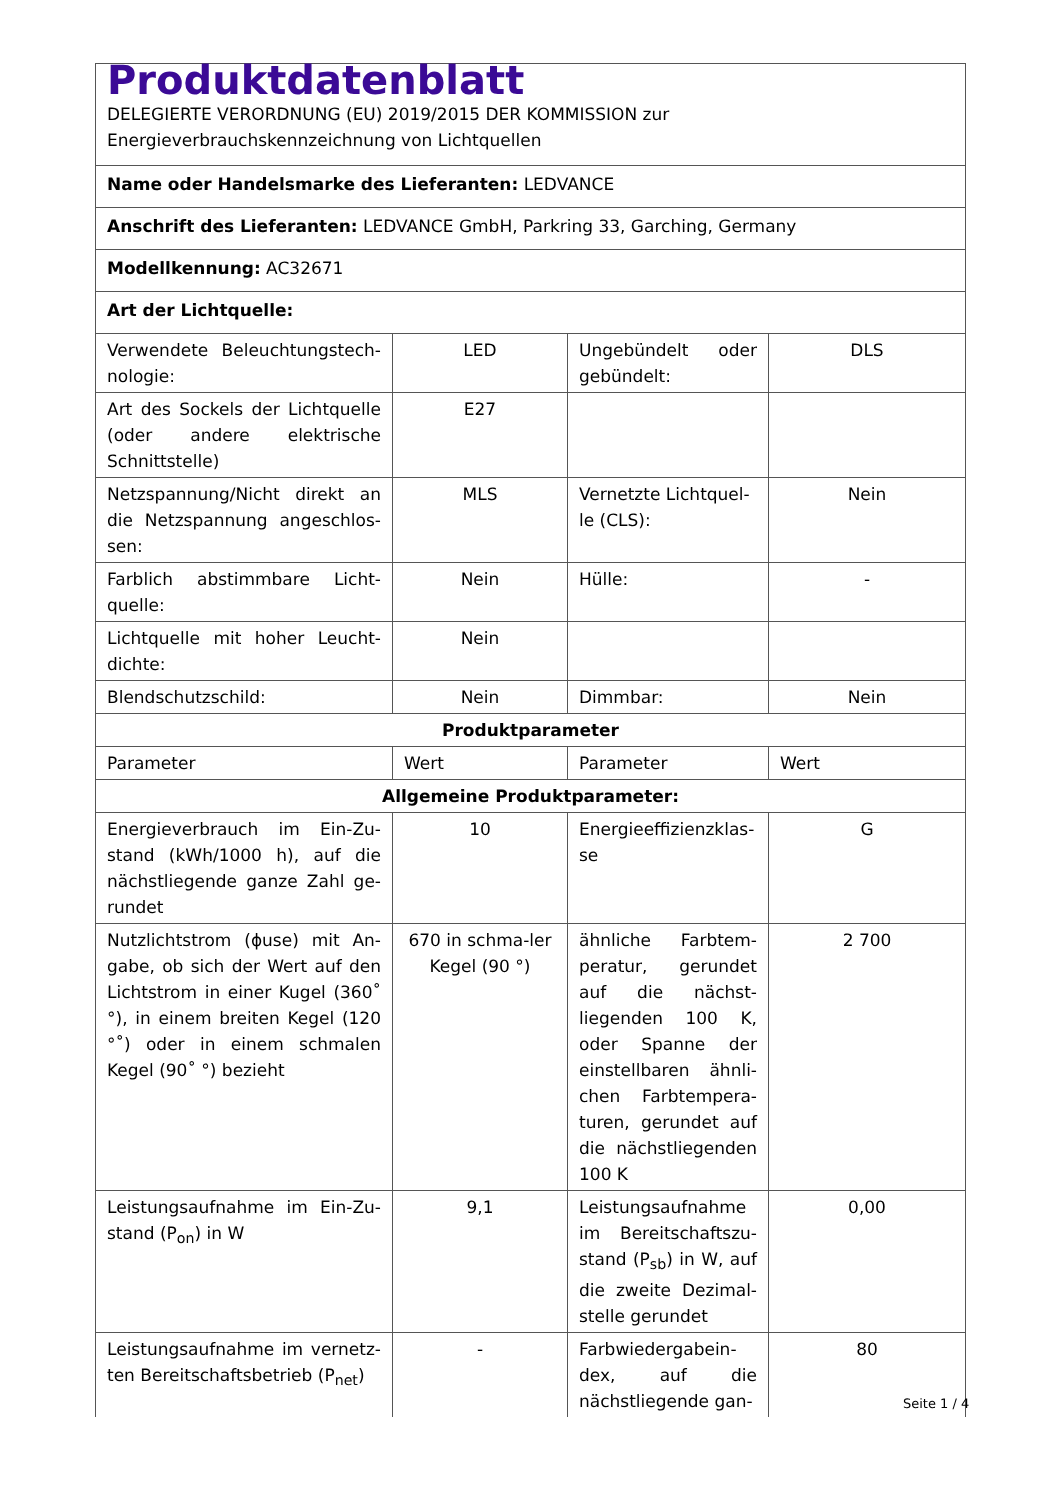| Produktdatenblatt DELEGIERTE VERORDNUNG (EU) 2019/2015 DER KOMMISSION zur Energieverbrauchskennzeichnung von Lichtquellen | | | |
| Name oder Handelsmarke des Lieferanten: LEDVANCE | | | |
| Anschrift des Lieferanten: LEDVANCE GmbH, Parkring 33, Garching, Germany | | | |
| Modellkennung: AC32671 | | | |
| Art der Lichtquelle: | | | |
| Verwendete Beleuchtungstech-nologie: | LED | Ungebündelt oder gebündelt: | DLS |
| Art des Sockels der Lichtquelle (oder andere elektrische Schnittstelle) | E27 | | |
| Netzspannung/Nicht direkt an die Netzspannung angeschlos-sen: | MLS | Vernetzte Lichtquel-le (CLS): | Nein |
| Farblich abstimmbare Licht-quelle: | Nein | Hülle: | - |
| Lichtquelle mit hoher Leucht-dichte: | Nein | | |
| Blendschutzschild: | Nein | Dimmbar: | Nein |
| Produktparameter | | | |
| Parameter | Wert | Parameter | Wert |
| Allgemeine Produktparameter: | | | |
| Energieverbrauch im Ein-Zu-stand (kWh/1000 h), auf die nächstliegende ganze Zahl ge-rundet | 10 | Energieeffizienzklas-se | G |
| Nutzlichtstrom (ɸuse) mit An-gabe, ob sich der Wert auf den Lichtstrom in einer Kugel (360˚ °), in einem breiten Kegel (120 °˚) oder in einem schmalen Kegel (90˚ °) bezieht | 670 in schma-ler Kegel (90 °) | ähnliche Farbtem-peratur, gerundet auf die nächst-liegenden 100 K, oder Spanne der einstellbaren ähnli-chen Farbtempera-turen, gerundet auf die nächstliegenden 100 K | 2 700 |
| Leistungsaufnahme im Ein-Zu-stand (P<sub>on</sub>) in W | 9,1 | Leistungsaufnahme im Bereitschaftszu-stand (P<sub>sb</sub>) in W, auf die zweite Dezimal-stelle gerundet | 0,00 |
| Leistungsaufnahme im vernetz-ten Bereitschaftsbetrieb (P<sub>net</sub>) | - | Farbwiedergabein-dex, auf die nächstliegende gan- | 80 |
Seite 1 / 4